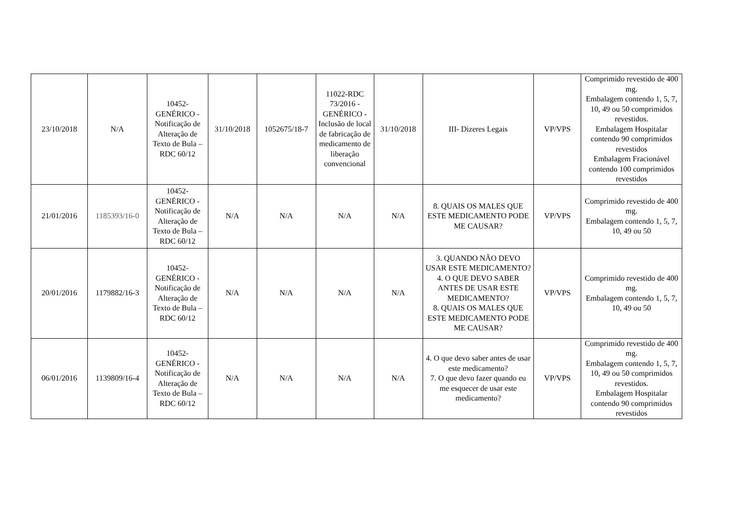| 23/10/2018 | N/A | 10452- GENÉRICO - Notificação de Alteração de Texto de Bula – RDC 60/12 | 31/10/2018 | 1052675/18-7 | 11022-RDC 73/2016 - GENÉRICO - Inclusão de local de fabricação de medicamento de liberação convencional | 31/10/2018 | III- Dizeres Legais | VP/VPS | Comprimido revestido de 400 mg. Embalagem contendo 1, 5, 7, 10, 49 ou 50 comprimidos revestidos. Embalagem Hospitalar contendo 90 comprimidos revestidos Embalagem Fracionável contendo 100 comprimidos revestidos |
| 21/01/2016 | 1185393/16-0 | 10452- GENÉRICO - Notificação de Alteração de Texto de Bula – RDC 60/12 | N/A | N/A | N/A | N/A | 8. QUAIS OS MALES QUE ESTE MEDICAMENTO PODE ME CAUSAR? | VP/VPS | Comprimido revestido de 400 mg. Embalagem contendo 1, 5, 7, 10, 49 ou 50 |
| 20/01/2016 | 1179882/16-3 | 10452- GENÉRICO - Notificação de Alteração de Texto de Bula – RDC 60/12 | N/A | N/A | N/A | N/A | 3. QUANDO NÃO DEVO USAR ESTE MEDICAMENTO? 4. O QUE DEVO SABER ANTES DE USAR ESTE MEDICAMENTO? 8. QUAIS OS MALES QUE ESTE MEDICAMENTO PODE ME CAUSAR? | VP/VPS | Comprimido revestido de 400 mg. Embalagem contendo 1, 5, 7, 10, 49 ou 50 |
| 06/01/2016 | 1139809/16-4 | 10452- GENÉRICO - Notificação de Alteração de Texto de Bula – RDC 60/12 | N/A | N/A | N/A | N/A | 4. O que devo saber antes de usar este medicamento? 7. O que devo fazer quando eu me esquecer de usar este medicamento? | VP/VPS | Comprimido revestido de 400 mg. Embalagem contendo 1, 5, 7, 10, 49 ou 50 comprimidos revestidos. Embalagem Hospitalar contendo 90 comprimidos revestidos |